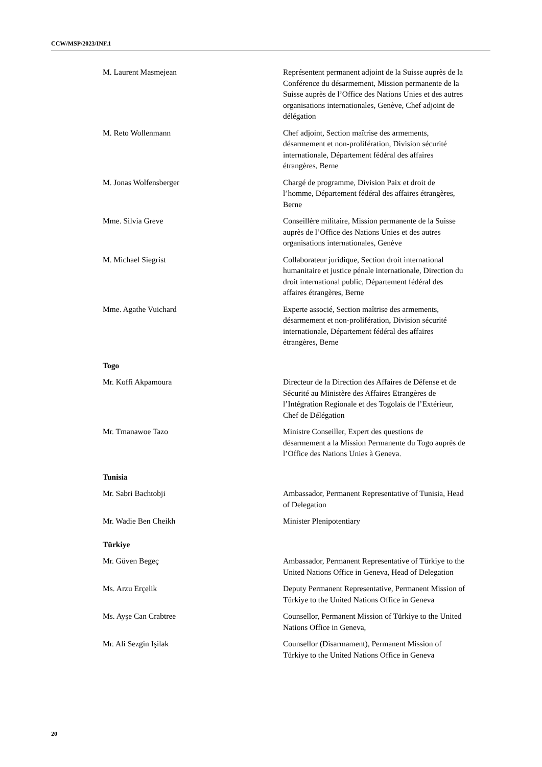CCW/MSP/2023/INF.1
M. Laurent Masmejean Représentent permanent adjoint de la Suisse auprès de la Conférence du désarmement, Mission permanente de la Suisse auprès de l’Office des Nations Unies et des autres organisations internationales, Genève, Chef adjoint de délégation
M. Reto Wollenmann Chef adjoint, Section maîtrise des armements, désarmement et non-prolifération, Division sécurité internationale, Département fédéral des affaires étrangères, Berne
M. Jonas Wolfensberger Chargé de programme, Division Paix et droit de l’homme, Département fédéral des affaires étrangères, Berne
Mme. Silvia Greve Conseillère militaire, Mission permanente de la Suisse auprès de l’Office des Nations Unies et des autres organisations internationales, Genève
M. Michael Siegrist Collaborateur juridique, Section droit international humanitaire et justice pénale internationale, Direction du droit international public, Département fédéral des affaires étrangères, Berne
Mme. Agathe Vuichard Experte associé, Section maîtrise des armements, désarmement et non-prolifération, Division sécurité internationale, Département fédéral des affaires étrangères, Berne
Togo
Mr. Koffi Akpamoura Directeur de la Direction des Affaires de Défense et de Sécurité au Ministère des Affaires Etrangères de l’Intégration Regionale et des Togolais de l’Extérieur, Chef de Délégation
Mr. Tmanawoe Tazo Ministre Conseiller, Expert des questions de désarmement a la Mission Permanente du Togo auprès de l’Office des Nations Unies à Geneva.
Tunisia
Mr. Sabri Bachtobji Ambassador, Permanent Representative of Tunisia, Head of Delegation
Mr. Wadie Ben Cheikh Minister Plenipotentiary
Türkiye
Mr. Güven Begeç Ambassador, Permanent Representative of Türkiye to the United Nations Office in Geneva, Head of Delegation
Ms. Arzu Erçelik Deputy Permanent Representative, Permanent Mission of Türkiye to the United Nations Office in Geneva
Ms. Ayşe Can Crabtree Counsellor, Permanent Mission of Türkiye to the United Nations Office in Geneva,
Mr. Ali Sezgin Işilak Counsellor (Disarmament), Permanent Mission of Türkiye to the United Nations Office in Geneva
20